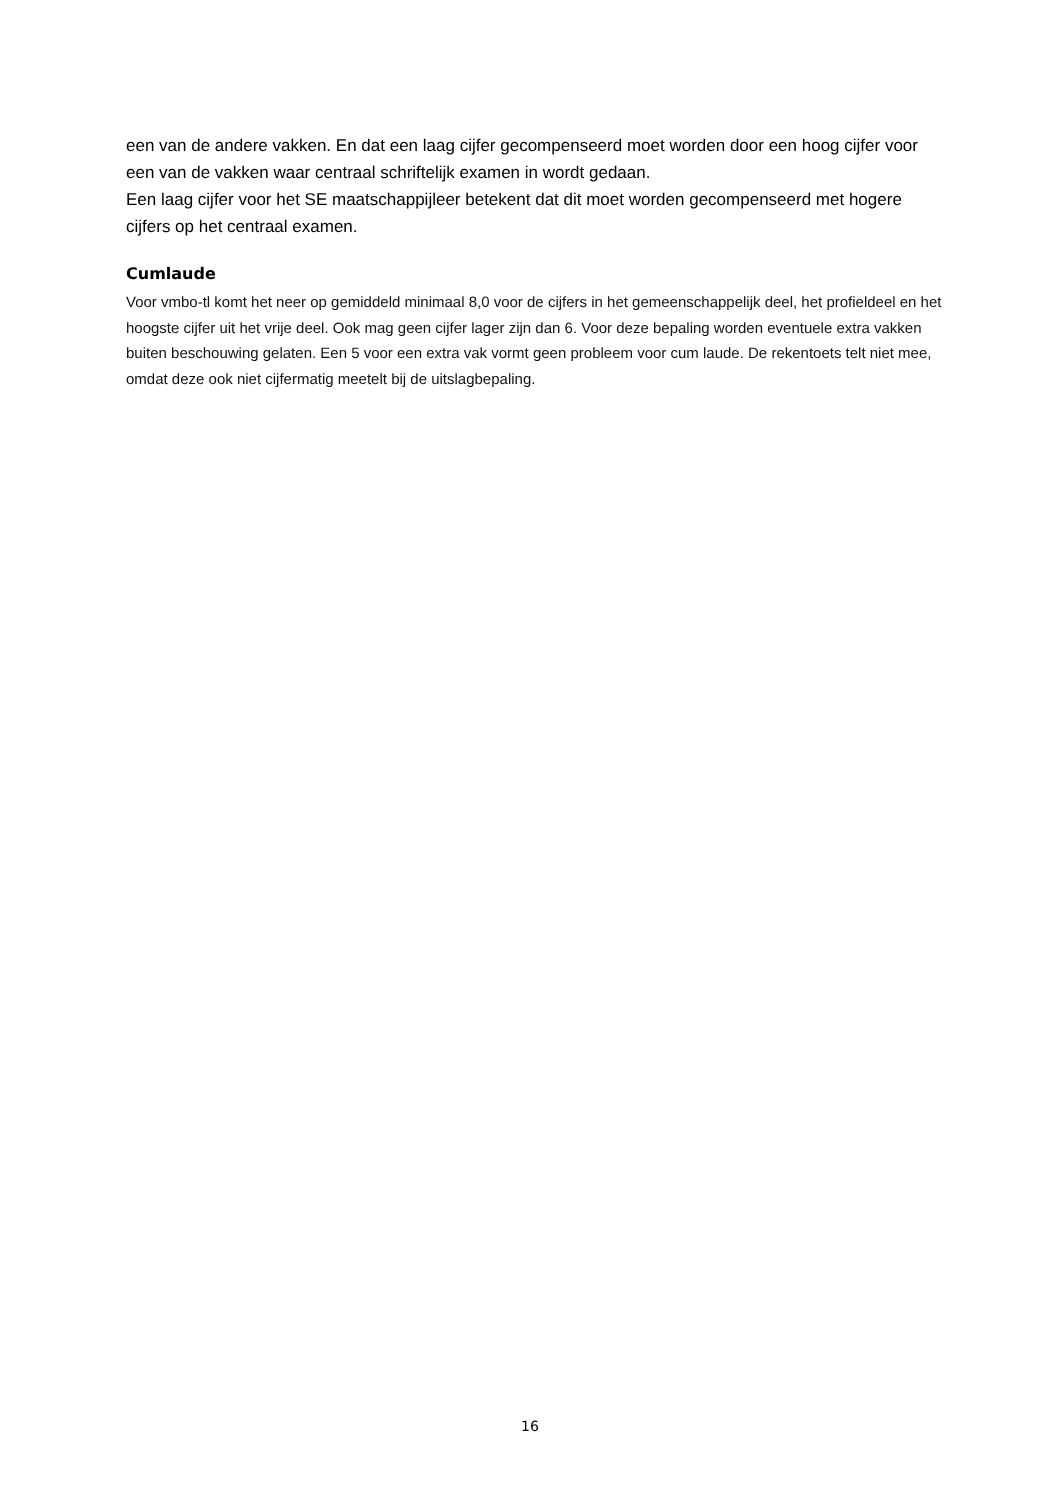een van de andere vakken. En dat een laag cijfer gecompenseerd moet worden door een hoog cijfer voor een van de vakken waar centraal schriftelijk examen in wordt gedaan.
Een laag cijfer voor het SE maatschappijleer betekent dat dit moet worden gecompenseerd met hogere cijfers op het centraal examen.
Cumlaude
Voor vmbo-tl komt het neer op gemiddeld minimaal 8,0 voor de cijfers in het gemeenschappelijk deel, het profieldeel en het hoogste cijfer uit het vrije deel. Ook mag geen cijfer lager zijn dan 6. Voor deze bepaling worden eventuele extra vakken buiten beschouwing gelaten. Een 5 voor een extra vak vormt geen probleem voor cum laude. De rekentoets telt niet mee, omdat deze ook niet cijfermatig meetelt bij de uitslagbepaling.
16